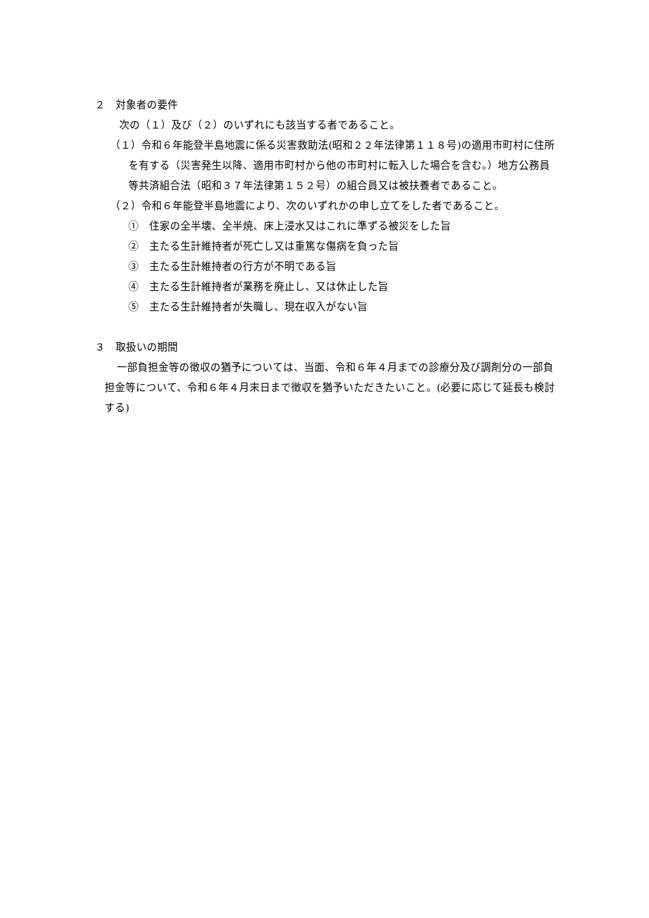２　対象者の要件
次の（１）及び（２）のいずれにも該当する者であること。
（１）令和６年能登半島地震に係る災害救助法(昭和２２年法律第１１８号)の適用市町村に住所を有する（災害発生以降、適用市町村から他の市町村に転入した場合を含む。）地方公務員等共済組合法（昭和３７年法律第１５２号）の組合員又は被扶養者であること。
（２）令和６年能登半島地震により、次のいずれかの申し立てをした者であること。
①　住家の全半壊、全半焼、床上浸水又はこれに準ずる被災をした旨
②　主たる生計維持者が死亡し又は重篤な傷病を負った旨
③　主たる生計維持者の行方が不明である旨
④　主たる生計維持者が業務を廃止し、又は休止した旨
⑤　主たる生計維持者が失職し、現在収入がない旨
３　取扱いの期間
一部負担金等の徴収の猶予については、当面、令和６年４月までの診療分及び調剤分の一部負担金等について、令和６年４月末日まで徴収を猶予いただきたいこと。(必要に応じて延長も検討する)